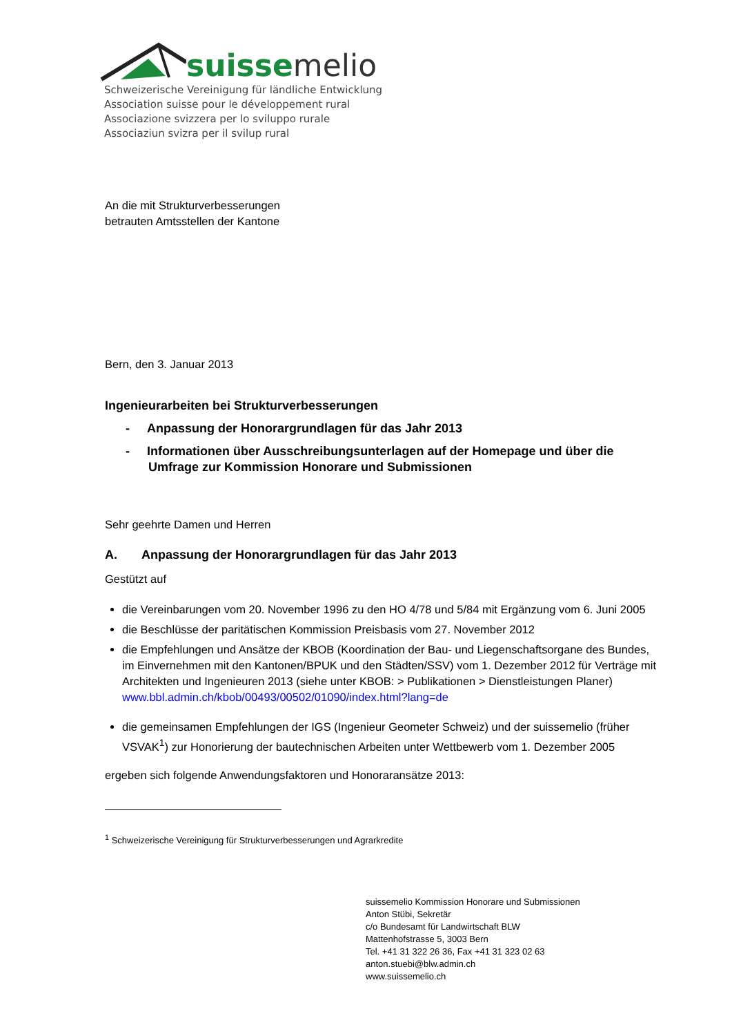suisse melio
Schweizerische Vereinigung für ländliche Entwicklung
Association suisse pour le développement rural
Associazione svizzera per lo sviluppo rurale
Associaziun svizra per il svilup rural
An die mit Strukturverbesserungen
betrauten Amtsstellen der Kantone
Bern, den 3. Januar 2013
Ingenieurarbeiten bei Strukturverbesserungen
- Anpassung der Honorargrundlagen für das Jahr 2013
- Informationen über Ausschreibungsunterlagen auf der Homepage und über die Umfrage zur Kommission Honorare und Submissionen
Sehr geehrte Damen und Herren
A. Anpassung der Honorargrundlagen für das Jahr 2013
Gestützt auf
die Vereinbarungen vom 20. November 1996 zu den HO 4/78 und 5/84 mit Ergänzung vom 6. Juni 2005
die Beschlüsse der paritätischen Kommission Preisbasis vom 27. November 2012
die Empfehlungen und Ansätze der KBOB (Koordination der Bau- und Liegenschaftsorgane des Bundes, im Einvernehmen mit den Kantonen/BPUK und den Städten/SSV) vom 1. Dezember 2012 für Verträge mit Architekten und Ingenieuren 2013 (siehe unter KBOB: > Publikationen > Dienst­leistungen Planer) www.bbl.admin.ch/kbob/00493/00502/01090/index.html?lang=de
die gemeinsamen Empfehlungen der IGS (Ingenieur Geometer Schweiz) und der suissemelio (frü­her VSVAK<sup>1</sup>) zur Honorierung der bautechnischen Arbeiten unter Wettbewerb vom 1. Dezember 2005
ergeben sich folgende Anwendungsfaktoren und Honoraransätze 2013:
<sup>1</sup> Schweizerische Vereinigung für Strukturverbesserungen und Agrarkredite
suissemelio Kommission Honorare und Submissionen
Anton Stübi, Sekretär
c/o Bundesamt für Landwirtschaft BLW
Mattenhofstrasse 5, 3003 Bern
Tel. +41 31 322 26 36, Fax +41 31 323 02 63
anton.stuebi@blw.admin.ch
www.suissemelio.ch